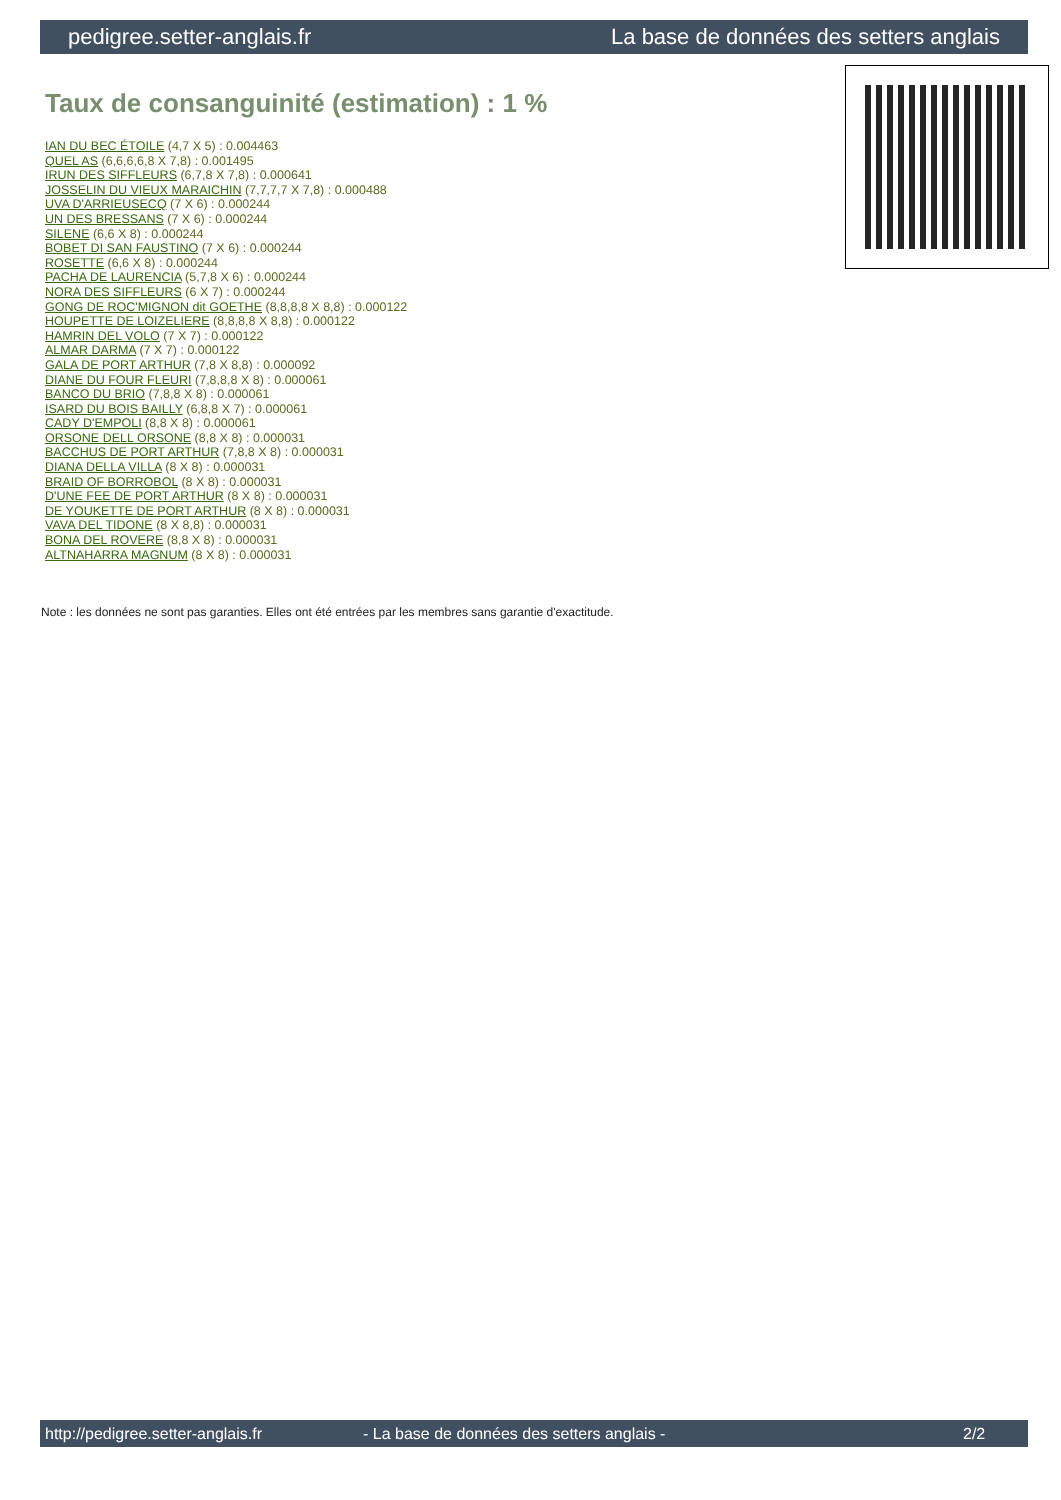pedigree.setter-anglais.fr La base de données des setters anglais
Taux de consanguinité (estimation) : 1 %
IAN DU BEC ÉTOILE (4,7 X 5) : 0.004463
QUEL AS (6,6,6,6,8 X 7,8) : 0.001495
IRUN DES SIFFLEURS (6,7,8 X 7,8) : 0.000641
JOSSELIN DU VIEUX MARAICHIN (7,7,7,7 X 7,8) : 0.000488
UVA D'ARRIEUSECQ (7 X 6) : 0.000244
UN DES BRESSANS (7 X 6) : 0.000244
SILENE (6,6 X 8) : 0.000244
BOBET DI SAN FAUSTINO (7 X 6) : 0.000244
ROSETTE (6,6 X 8) : 0.000244
PACHA DE LAURENCIA (5,7,8 X 6) : 0.000244
NORA DES SIFFLEURS (6 X 7) : 0.000244
GONG DE ROC'MIGNON dit GOETHE (8,8,8,8 X 8,8) : 0.000122
HOUPETTE DE LOIZELIERE (8,8,8,8 X 8,8) : 0.000122
HAMRIN DEL VOLO (7 X 7) : 0.000122
ALMAR DARMA (7 X 7) : 0.000122
GALA DE PORT ARTHUR (7,8 X 8,8) : 0.000092
DIANE DU FOUR FLEURI (7,8,8,8 X 8) : 0.000061
BANCO DU BRIO (7,8,8 X 8) : 0.000061
ISARD DU BOIS BAILLY (6,8,8 X 7) : 0.000061
CADY D'EMPOLI (8,8 X 8) : 0.000061
ORSONE DELL ORSONE (8,8 X 8) : 0.000031
BACCHUS DE PORT ARTHUR (7,8,8 X 8) : 0.000031
DIANA DELLA VILLA (8 X 8) : 0.000031
BRAID OF BORROBOL (8 X 8) : 0.000031
D'UNE FEE DE PORT ARTHUR (8 X 8) : 0.000031
DE YOUKETTE DE PORT ARTHUR (8 X 8) : 0.000031
VAVA DEL TIDONE (8 X 8,8) : 0.000031
BONA DEL ROVERE (8,8 X 8) : 0.000031
ALTNAHARRA MAGNUM (8 X 8) : 0.000031
Note : les données ne sont pas garanties. Elles ont été entrées par les membres sans garantie d'exactitude.
http://pedigree.setter-anglais.fr - La base de données des setters anglais - 2/2